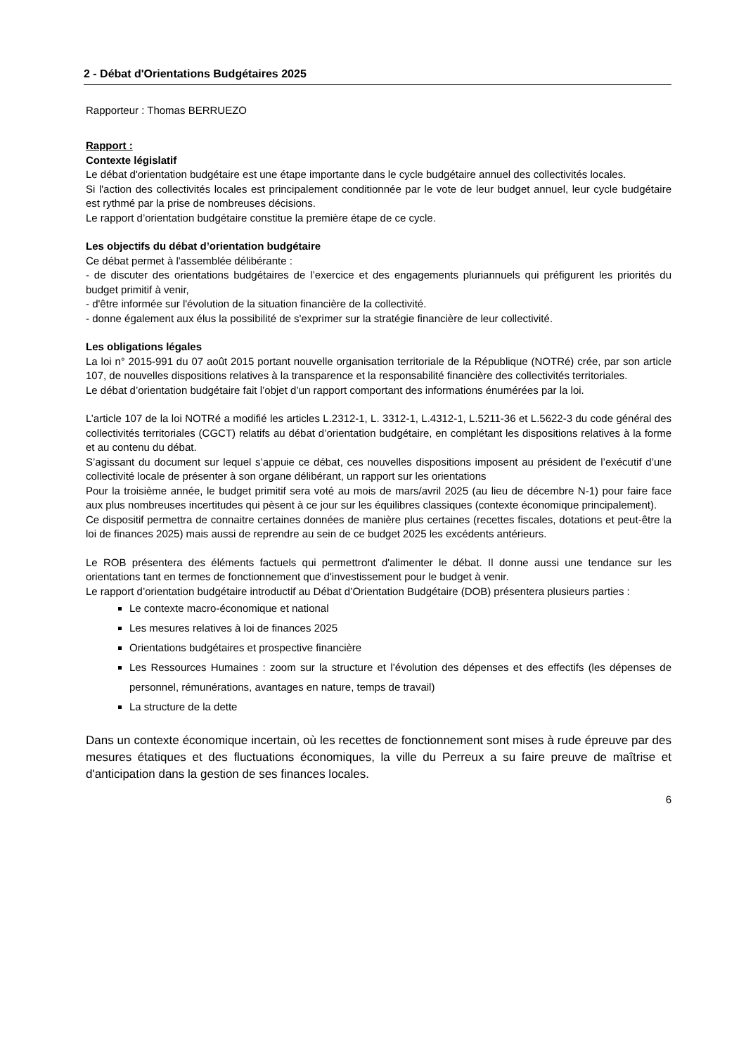2 - Débat d'Orientations Budgétaires 2025
Rapporteur : Thomas BERRUEZO
Rapport :
Contexte législatif
Le débat d'orientation budgétaire est une étape importante dans le cycle budgétaire annuel des collectivités locales.
Si l'action des collectivités locales est principalement conditionnée par le vote de leur budget annuel, leur cycle budgétaire est rythmé par la prise de nombreuses décisions.
Le rapport d’orientation budgétaire constitue la première étape de ce cycle.
Les objectifs du débat d’orientation budgétaire
Ce débat permet à l'assemblée délibérante :
- de discuter des orientations budgétaires de l’exercice et des engagements pluriannuels qui préfigurent les priorités du budget primitif à venir,
- d'être informée sur l'évolution de la situation financière de la collectivité.
- donne également aux élus la possibilité de s'exprimer sur la stratégie financière de leur collectivité.
Les obligations légales
La loi n° 2015-991 du 07 août 2015 portant nouvelle organisation territoriale de la République (NOTRé) crée, par son article 107, de nouvelles dispositions relatives à la transparence et la responsabilité financière des collectivités territoriales.
Le débat d’orientation budgétaire fait l’objet d’un rapport comportant des informations énumérées par la loi.
L’article 107 de la loi NOTRé a modifié les articles L.2312-1, L. 3312-1, L.4312-1, L.5211-36 et L.5622-3 du code général des collectivités territoriales (CGCT) relatifs au débat d’orientation budgétaire, en complétant les dispositions relatives à la forme et au contenu du débat.
S’agissant du document sur lequel s’appuie ce débat, ces nouvelles dispositions imposent au président de l’exécutif d’une collectivité locale de présenter à son organe délibérant, un rapport sur les orientations
Pour la troisième année, le budget primitif sera voté au mois de mars/avril 2025 (au lieu de décembre N-1) pour faire face aux plus nombreuses incertitudes qui pèsent à ce jour sur les équilibres classiques (contexte économique principalement).
Ce dispositif permettra de connaitre certaines données de manière plus certaines (recettes fiscales, dotations et peut-être la loi de finances 2025) mais aussi de reprendre au sein de ce budget 2025 les excédents antérieurs.
Le ROB présentera des éléments factuels qui permettront d'alimenter le débat. Il donne aussi une tendance sur les orientations tant en termes de fonctionnement que d'investissement pour le budget à venir.
Le rapport d’orientation budgétaire introductif au Débat d’Orientation Budgétaire (DOB) présentera plusieurs parties :
Le contexte macro-économique et national
Les mesures relatives à loi de finances 2025
Orientations budgétaires et prospective financière
Les Ressources Humaines : zoom sur la structure et l’évolution des dépenses et des effectifs (les dépenses de personnel, rémunérations, avantages en nature, temps de travail)
La structure de la dette
Dans un contexte économique incertain, où les recettes de fonctionnement sont mises à rude épreuve par des mesures étatiques et des fluctuations économiques, la ville du Perreux a su faire preuve de maîtrise et d'anticipation dans la gestion de ses finances locales.
6